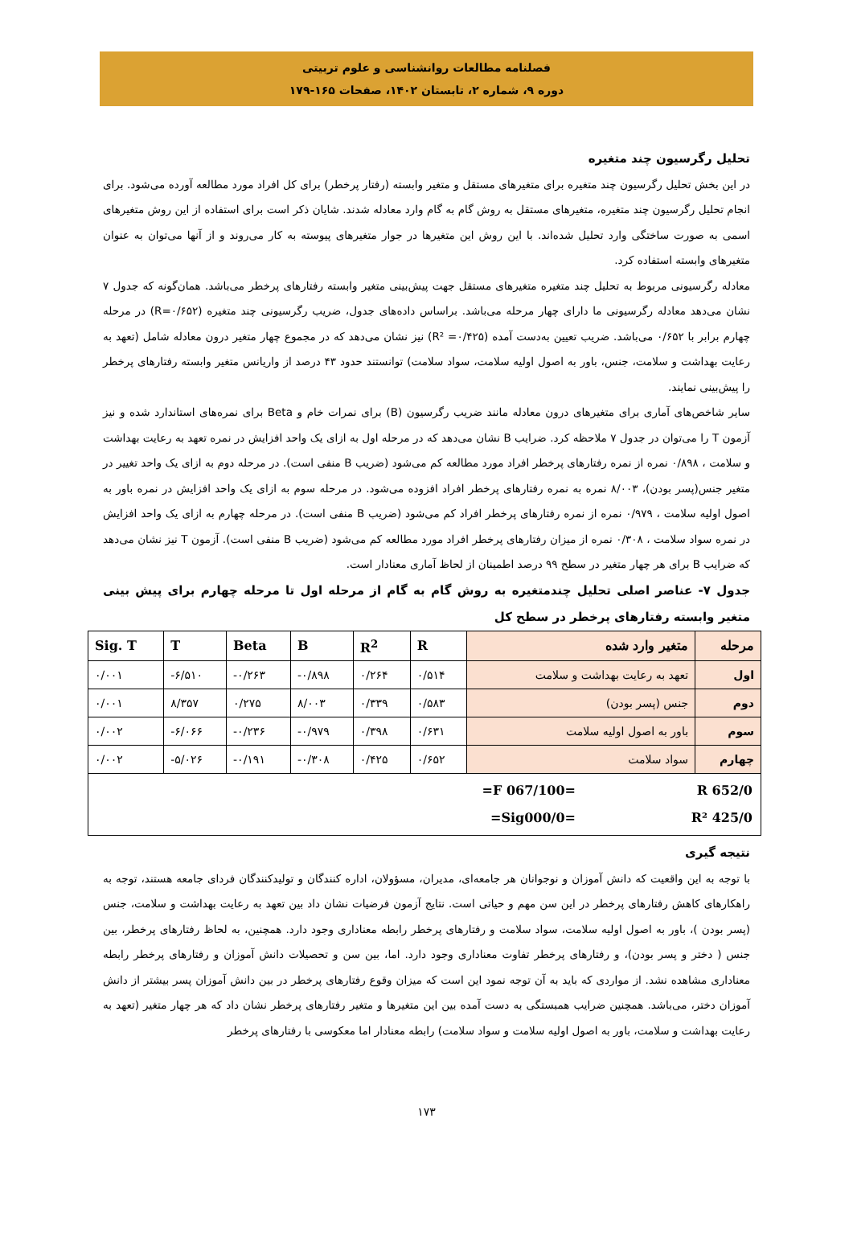فصلنامه مطالعات روانشناسی و علوم تربیتی
دوره ۹، شماره ۲، تابستان ۱۴۰۲، صفحات ۱۶۵-۱۷۹
تحلیل رگرسیون چند متغیره
در این بخش تحلیل رگرسیون چند متغیره برای متغیرهای مستقل و متغیر وابسته (رفتار پرخطر) برای کل افراد مورد مطالعه آورده می‌شود. برای انجام تحلیل رگرسیون چند متغیره، متغیرهای مستقل به روش گام به گام وارد معادله شدند. شایان ذکر است برای استفاده از این روش متغیرهای اسمی به صورت ساختگی وارد تحلیل شده‌اند. با این روش این متغیرها در جوار متغیرهای پیوسته به کار می‌روند و از آنها می‌توان به عنوان متغیرهای وابسته استفاده کرد.
معادله رگرسیونی مربوط به تحلیل چند متغیره متغیرهای مستقل جهت پیش‌بینی متغیر وابسته رفتارهای پرخطر می‌باشد. همان‌گونه که جدول ۷ نشان می‌دهد معادله رگرسیونی ما دارای چهار مرحله می‌باشد. براساس داده‌های جدول، ضریب رگرسیونی چند متغیره (R=۰/۶۵۲) در مرحله چهارم برابر با ۰/۶۵۲ می‌باشد. ضریب تعیین به‌دست آمده (R² =۰/۴۲۵) نیز نشان می‌دهد که در مجموع چهار متغیر درون معادله شامل (تعهد به رعایت بهداشت و سلامت، جنس، باور به اصول اولیه سلامت، سواد سلامت) توانستند حدود ۴۳ درصد از واریانس متغیر وابسته رفتارهای پرخطر را پیش‌بینی نمایند.
سایر شاخص‌های آماری برای متغیرهای درون معادله مانند ضریب رگرسیون (B) برای نمرات خام و Beta برای نمره‌های استاندارد شده و نیز آزمون T را می‌توان در جدول ۷ ملاحظه کرد. ضرایب B نشان می‌دهد که در مرحله اول به ازای یک واحد افزایش در نمره تعهد به رعایت بهداشت و سلامت ، ۰/۸۹۸ نمره از نمره رفتارهای پرخطر افراد مورد مطالعه کم می‌شود (ضریب B منفی است). در مرحله دوم به ازای یک واحد تغییر در متغیر جنس(پسر بودن)، ۸/۰۰۳ نمره به نمره رفتارهای پرخطر افراد افزوده می‌شود. در مرحله سوم به ازای یک واحد افزایش در نمره باور به اصول اولیه سلامت ، ۰/۹۷۹ نمره از نمره رفتارهای پرخطر افراد کم می‌شود (ضریب B منفی است). در مرحله چهارم به ازای یک واحد افزایش در نمره سواد سلامت ، ۰/۳۰۸ نمره از میزان رفتارهای پرخطر افراد مورد مطالعه کم می‌شود (ضریب B منفی است). آزمون T نیز نشان می‌دهد که ضرایب B برای هر چهار متغیر در سطح ۹۹ درصد اطمینان از لحاظ آماری معنادار است.
جدول ۷- عناصر اصلی تحلیل چندمتغیره به روش گام به گام از مرحله اول تا مرحله چهارم برای پیش بینی متغیر وابسته رفتارهای پرخطر در سطح کل
| مرحله | متغیر وارد شده | R | R<sup>2</sup> | B | Beta | T | Sig. T |
| --- | --- | --- | --- | --- | --- | --- | --- |
| اول | تعهد به رعایت بهداشت و سلامت | ۰/۵۱۴ | ۰/۲۶۴ | -۰/۸۹۸ | -۰/۲۶۳ | -۶/۵۱۰ | ۰/۰۰۱ |
| دوم | جنس (پسر بودن) | ۰/۵۸۳ | ۰/۳۳۹ | ۸/۰۰۳ | ۰/۲۷۵ | ۸/۳۵۷ | ۰/۰۰۱ |
| سوم | باور به اصول اولیه سلامت | ۰/۶۳۱ | ۰/۳۹۸ | -۰/۹۷۹ | -۰/۲۳۶ | -۶/۰۶۶ | ۰/۰۰۲ |
| چهارم | سواد سلامت | ۰/۶۵۲ | ۰/۴۲۵ | -۰/۳۰۸ | -۰/۱۹۱ | -۵/۰۲۶ | ۰/۰۰۲ |
| R 652/0 =F 067/100= R² 425/0 =Sig000/0= | | | | | | | |
نتیجه گیری
با توجه به این واقعیت که دانش آموزان و نوجوانان هر جامعه‌ای، مدیران، مسؤولان، اداره کنندگان و تولیدکنندگان فردای جامعه هستند، توجه به راهکارهای کاهش رفتارهای پرخطر در این سن مهم و حیاتی است. نتایج آزمون فرضیات نشان داد بین تعهد به رعایت بهداشت و سلامت، جنس (پسر بودن )، باور به اصول اولیه سلامت، سواد سلامت و رفتارهای پرخطر رابطه معناداری وجود دارد. همچنین، به لحاظ رفتارهای پرخطر، بین جنس ( دختر و پسر بودن)، و رفتارهای پرخطر تفاوت معناداری وجود دارد. اما، بین سن و تحصیلات دانش آموزان و رفتارهای پرخطر رابطه معناداری مشاهده نشد. از مواردی که باید به آن توجه نمود این است که میزان وقوع رفتارهای پرخطر در بین دانش آموزان پسر بیشتر از دانش آموزان دختر، می‌باشد. همچنین ضرایب همبستگی به دست آمده بین این متغیرها و متغیر رفتارهای پرخطر نشان داد که هر چهار متغیر (تعهد به رعایت بهداشت و سلامت، باور به اصول اولیه سلامت و سواد سلامت) رابطه معنادار اما معکوسی با رفتارهای پرخطر
۱۷۳